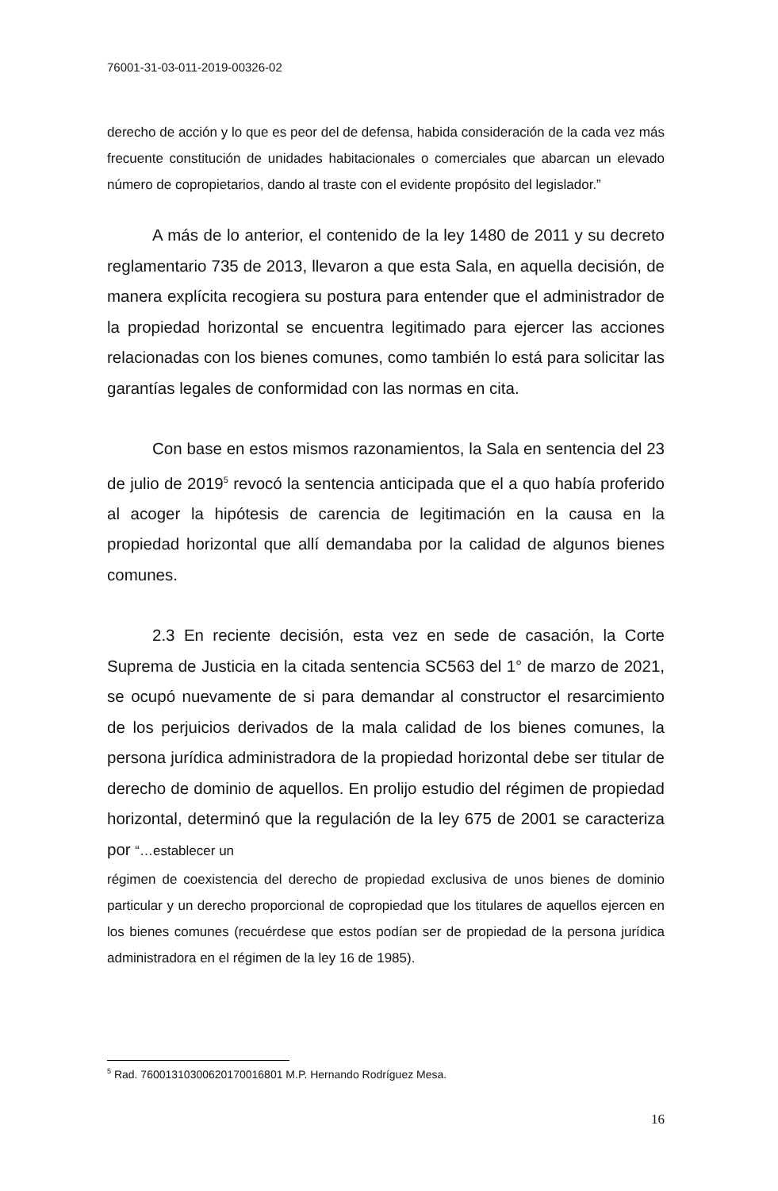76001-31-03-011-2019-00326-02
derecho de acción y lo que es peor del de defensa, habida consideración de la cada vez más frecuente constitución de unidades habitacionales o comerciales que abarcan un elevado número de copropietarios, dando al traste con el evidente propósito del legislador.”
A más de lo anterior, el contenido de la ley 1480 de 2011 y su decreto reglamentario 735 de 2013, llevaron a que esta Sala, en aquella decisión, de manera explícita recogiera su postura para entender que el administrador de la propiedad horizontal se encuentra legitimado para ejercer las acciones relacionadas con los bienes comunes, como también lo está para solicitar las garantías legales de conformidad con las normas en cita.
Con base en estos mismos razonamientos, la Sala en sentencia del 23 de julio de 2019<sup>5</sup> revocó la sentencia anticipada que el a quo había proferido al acoger la hipótesis de carencia de legitimación en la causa en la propiedad horizontal que allí demandaba por la calidad de algunos bienes comunes.
2.3 En reciente decisión, esta vez en sede de casación, la Corte Suprema de Justicia en la citada sentencia SC563 del 1° de marzo de 2021, se ocupó nuevamente de si para demandar al constructor el resarcimiento de los perjuicios derivados de la mala calidad de los bienes comunes, la persona jurídica administradora de la propiedad horizontal debe ser titular de derecho de dominio de aquellos. En prolijo estudio del régimen de propiedad horizontal, determinó que la regulación de la ley 675 de 2001 se caracteriza por “…establecer un
régimen de coexistencia del derecho de propiedad exclusiva de unos bienes de dominio particular y un derecho proporcional de copropiedad que los titulares de aquellos ejercen en los bienes comunes (recuérdese que estos podían ser de propiedad de la persona jurídica administradora en el régimen de la ley 16 de 1985).
<sup>5</sup> Rad. 76001310300620170016801 M.P. Hernando Rodríguez Mesa.
16